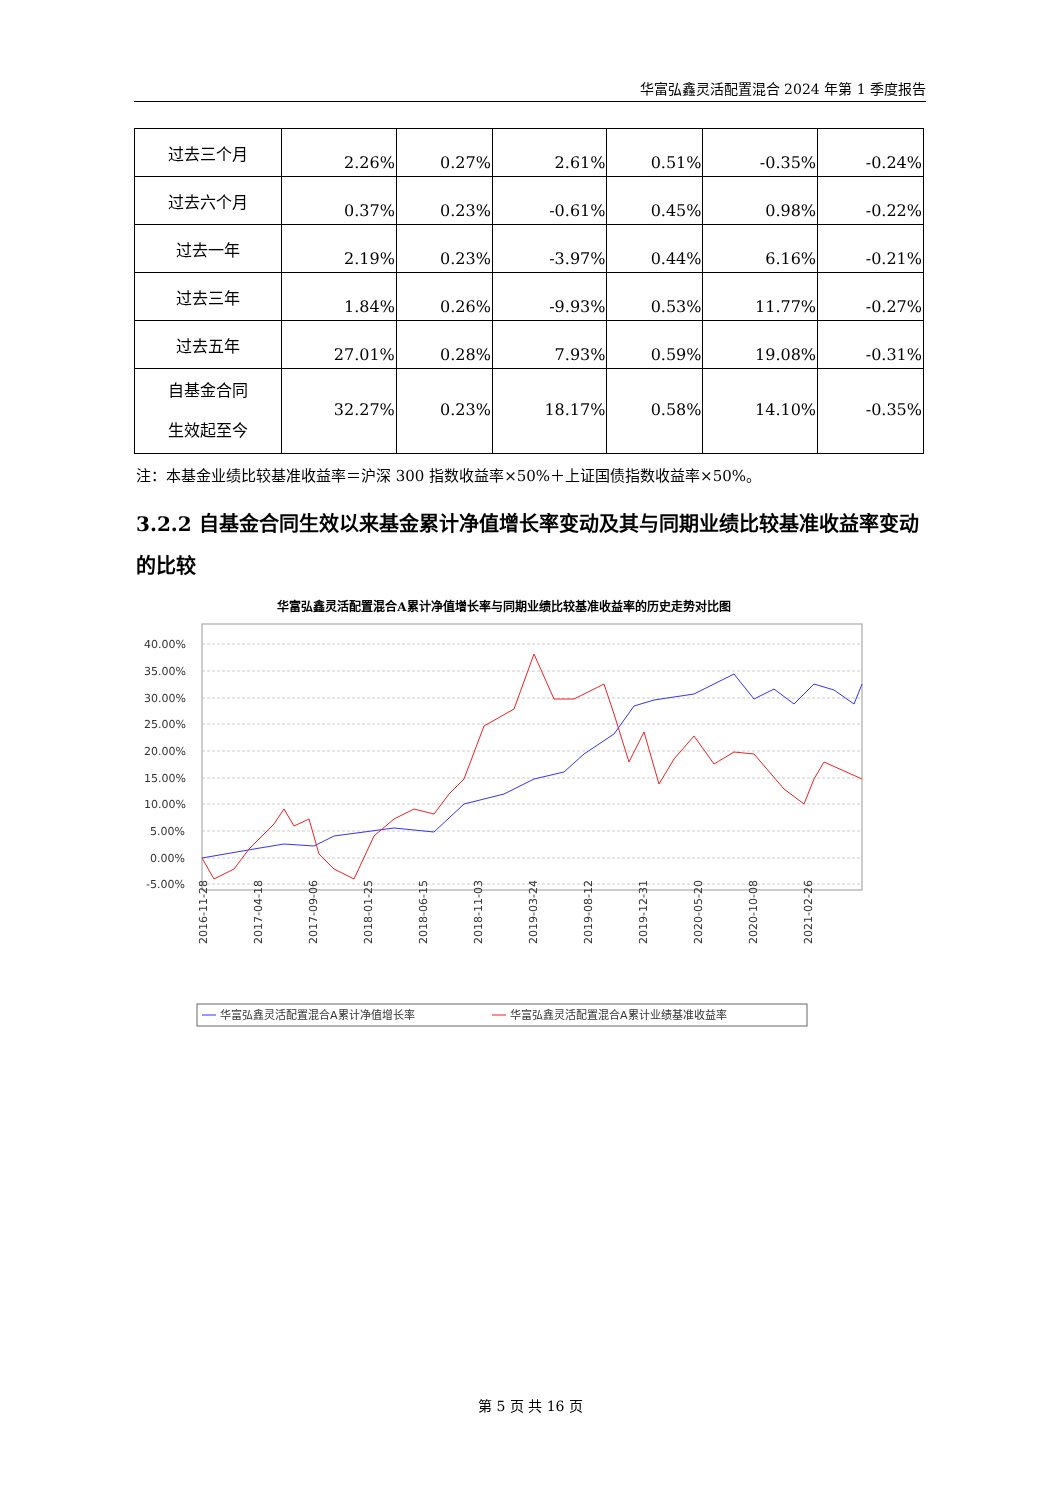华富弘鑫灵活配置混合 2024 年第 1 季度报告
| 过去三个月 | 2.26% | 0.27% | 2.61% | 0.51% | -0.35% | -0.24% |
| 过去六个月 | 0.37% | 0.23% | -0.61% | 0.45% | 0.98% | -0.22% |
| 过去一年 | 2.19% | 0.23% | -3.97% | 0.44% | 6.16% | -0.21% |
| 过去三年 | 1.84% | 0.26% | -9.93% | 0.53% | 11.77% | -0.27% |
| 过去五年 | 27.01% | 0.28% | 7.93% | 0.59% | 19.08% | -0.31% |
| 自基金合同 生效起至今 | 32.27% | 0.23% | 18.17% | 0.58% | 14.10% | -0.35% |
注：本基金业绩比较基准收益率＝沪深 300 指数收益率×50%＋上证国债指数收益率×50%。
3.2.2 自基金合同生效以来基金累计净值增长率变动及其与同期业绩比较基准收益率变动的比较
华富弘鑫灵活配置混合A累计净值增长率与同期业绩比较基准收益率的历史走势对比图
40.00%
35.00%
30.00%
25.00%
20.00%
15.00%
10.00%
5.00%
0.00%
-5.00%
2016-11-28
2017-04-18
2017-09-06
2018-01-25
2018-06-15
2018-11-03
2019-03-24
2019-08-12
2019-12-31
2020-05-20
2020-10-08
2021-02-26
华富弘鑫灵活配置混合A累计净值增长率
华富弘鑫灵活配置混合A累计业绩基准收益率
第 5 页 共 16 页